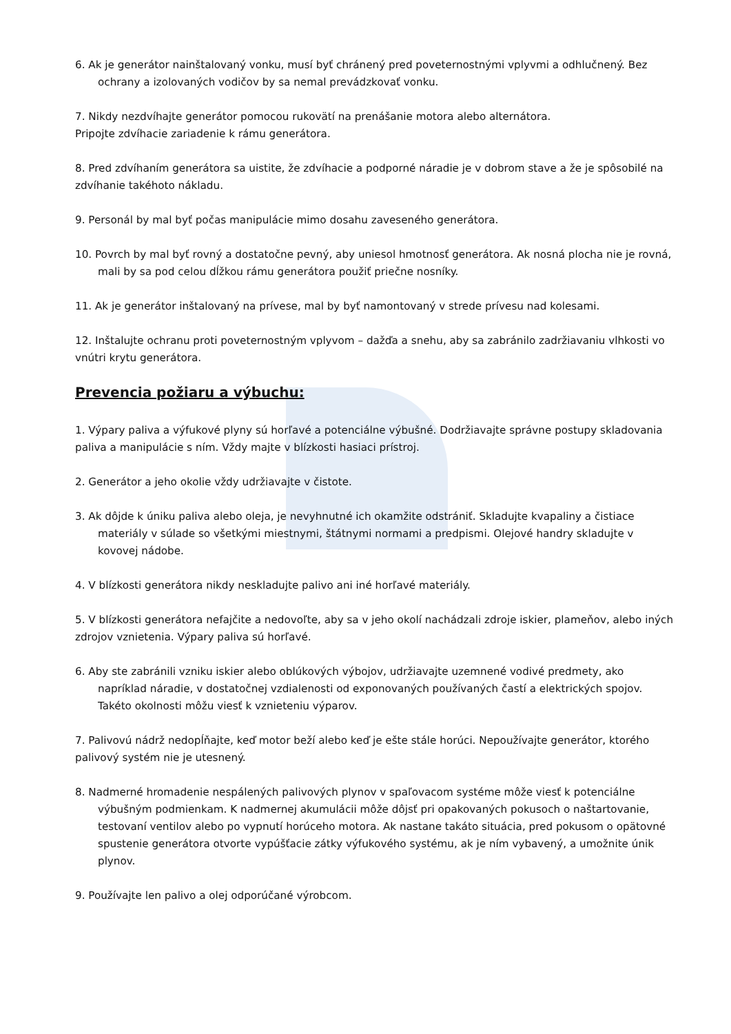6. Ak je generátor nainštalovaný vonku, musí byť chránený pred poveternostnými vplyvmi a odhlučnený. Bez ochrany a izolovaných vodičov by sa nemal prevádzkovať vonku.
7. Nikdy nezdvíhajte generátor pomocou rukovätí na prenášanie motora alebo alternátora.
Pripojte zdvíhacie zariadenie k rámu generátora.
8. Pred zdvíhaním generátora sa uistite, že zdvíhacie a podporné náradie je v dobrom stave a že je spôsobilé na zdvíhanie takéhoto nákladu.
9. Personál by mal byť počas manipulácie mimo dosahu zaveseného generátora.
10. Povrch by mal byť rovný a dostatočne pevný, aby uniesol hmotnosť generátora. Ak nosná plocha nie je rovná, mali by sa pod celou dĺžkou rámu generátora použiť priečne nosníky.
11. Ak je generátor inštalovaný na prívese, mal by byť namontovaný v strede prívesu nad kolesami.
12. Inštalujte ochranu proti poveternostným vplyvom – dažďa a snehu, aby sa zabránilo zadržiavaniu vlhkosti vo vnútri krytu generátora.
Prevencia požiaru a výbuchu:
1. Výpary paliva a výfukové plyny sú horľavé a potenciálne výbušné. Dodržiavajte správne postupy skladovania paliva a manipulácie s ním. Vždy majte v blízkosti hasiaci prístroj.
2. Generátor a jeho okolie vždy udržiavajte v čistote.
3. Ak dôjde k úniku paliva alebo oleja, je nevyhnutné ich okamžite odstrániť. Skladujte kvapaliny a čistiace materiály v súlade so všetkými miestnymi, štátnymi normami a predpismi. Olejové handry skladujte v kovovej nádobe.
4. V blízkosti generátora nikdy neskladujte palivo ani iné horľavé materiály.
5. V blízkosti generátora nefajčite a nedovoľte, aby sa v jeho okolí nachádzali zdroje iskier, plameňov, alebo iných zdrojov vznietenia. Výpary paliva sú horľavé.
6. Aby ste zabránili vzniku iskier alebo oblúkových výbojov, udržiavajte uzemnené vodivé predmety, ako napríklad náradie, v dostatočnej vzdialenosti od exponovaných používaných častí a elektrických spojov. Takéto okolnosti môžu viesť k vznieteniu výparov.
7. Palivovú nádrž nedopĺňajte, keď motor beží alebo keď je ešte stále horúci. Nepoužívajte generátor, ktorého palivový systém nie je utesnený.
8. Nadmerné hromadenie nespálených palivových plynov v spaľovacom systéme môže viesť k potenciálne výbušným podmienkam. K nadmernej akumulácii môže dôjsť pri opakovaných pokusoch o naštartovanie, testovaní ventilov alebo po vypnutí horúceho motora. Ak nastane takáto situácia, pred pokusom o opätovné spustenie generátora otvorte vypúšťacie zátky výfukového systému, ak je ním vybavený, a umožnite únik plynov.
9. Používajte len palivo a olej odporúčané výrobcom.